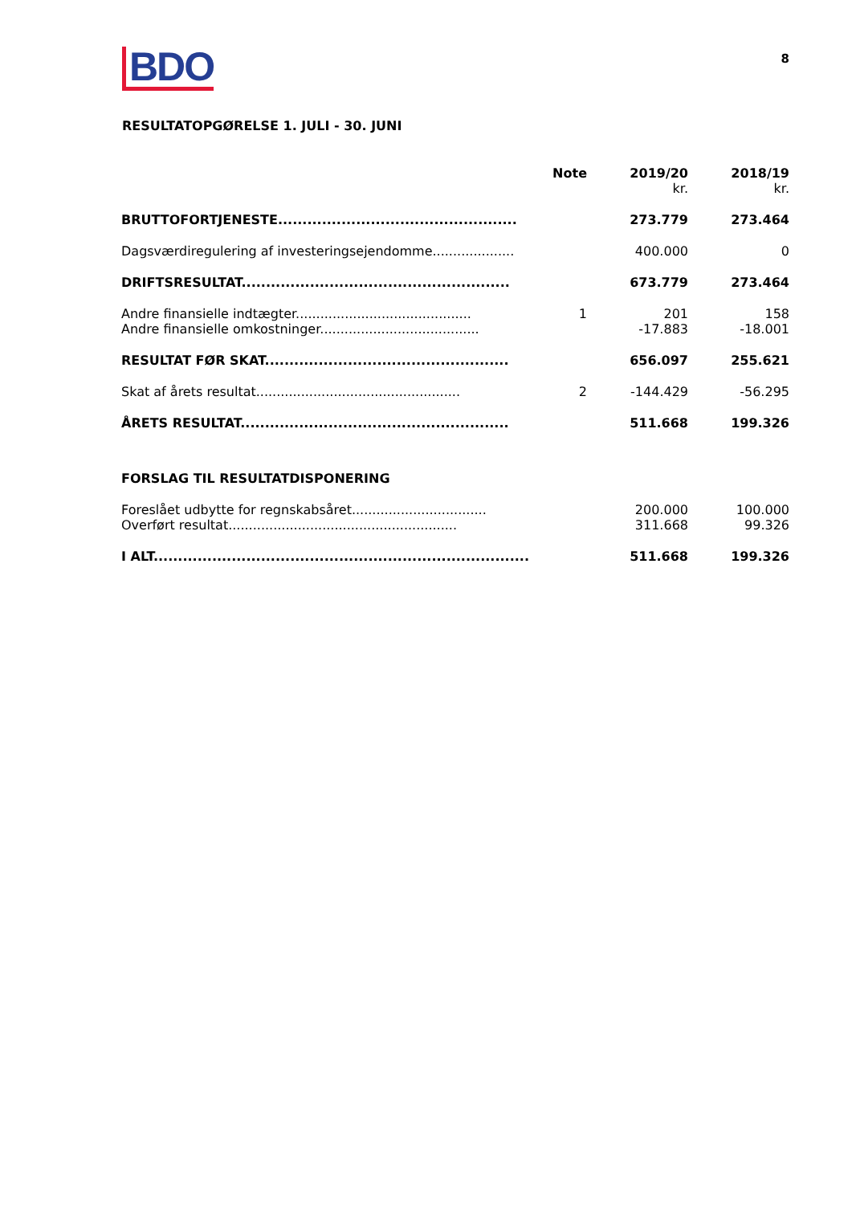BDO
8
RESULTATOPGØRELSE 1. JULI - 30. JUNI
| | Note | 2019/20 kr. | 2018/19 kr. |
| --- | --- | --- | --- |
| BRUTTOFORTJENESTE................................................. | | 273.779 | 273.464 |
| Dagsværdiregulering af investeringsejendomme.................... | | 400.000 | 0 |
| DRIFTSRESULTAT....................................................... | | 673.779 | 273.464 |
| Andre finansielle indtægter........................................... | 1 | 201 | 158 |
| Andre finansielle omkostninger....................................... | | -17.883 | -18.001 |
| RESULTAT FØR SKAT.................................................. | | 656.097 | 255.621 |
| Skat af årets resultat.................................................. | 2 | -144.429 | -56.295 |
| ÅRETS RESULTAT....................................................... | | 511.668 | 199.326 |
| FORSLAG TIL RESULTATDISPONERING | | | |
| Foreslået udbytte for regnskabsåret................................. | | 200.000 | 100.000 |
| Overført resultat........................................................ | | 311.668 | 99.326 |
| I ALT............................................................................. | | 511.668 | 199.326 |